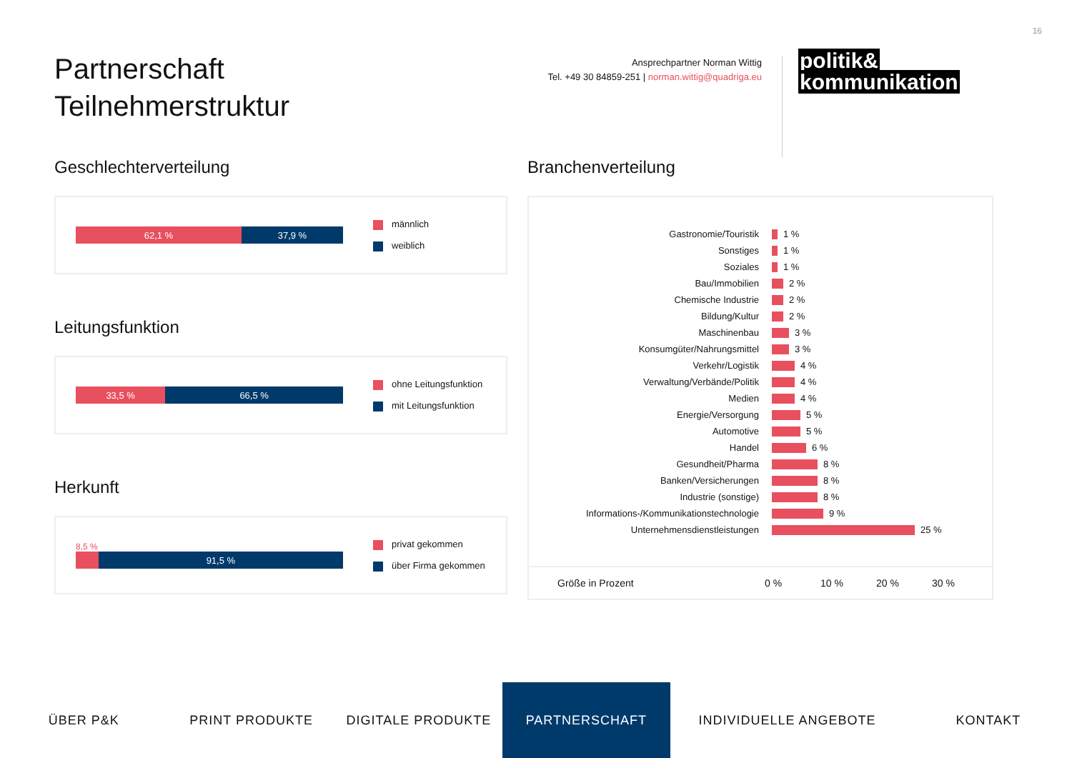16
Partnerschaft
Teilnehmerstruktur
Ansprechpartner Norman Wittig
Tel. +49 30 84859-251 | norman.wittig@quadriga.eu
politik&
kommunikation
Geschlechterverteilung
62,1 % 37,9 %
männlich
weiblich
Leitungsfunktion
33,5 % 66,5 %
ohne Leitungsfunktion
mit Leitungsfunktion
Herkunft
8,5 %
91,5 %
privat gekommen
über Firma gekommen
Branchenverteilung
Gastronomie/Touristik 1 %
Sonstiges 1 %
Soziales 1 %
Bau/Immobilien 2 %
Chemische Industrie 2 %
Bildung/Kultur 2 %
Maschinenbau 3 %
Konsumgüter/Nahrungsmittel 3 %
Verkehr/Logistik 4 %
Verwaltung/Verbände/Politik 4 %
Medien 4 %
Energie/Versorgung 5 %
Automotive 5 %
Handel 6 %
Gesundheit/Pharma 8 %
Banken/Versicherungen 8 %
Industrie (sonstige) 8 %
Informations-/Kommunikationstechnologie 9 %
Unternehmensdienstleistungen 25 %
Größe in Prozent 0 % 10 % 20 % 30 %
ÜBER P&K PRINT PRODUKTE DIGITALE PRODUKTE PARTNERSCHAFT INDIVIDUELLE ANGEBOTE KONTAKT